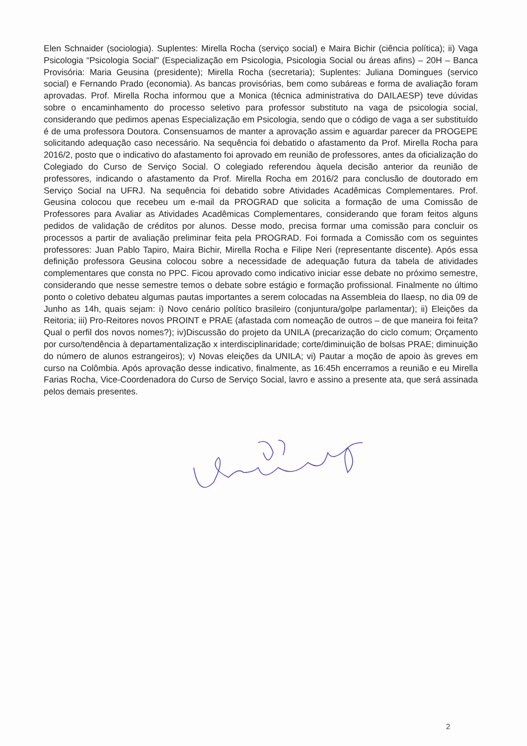Elen Schnaider (sociologia). Suplentes: Mirella Rocha (serviço social) e Maira Bichir (ciência política); ii) Vaga Psicologia “Psicologia Social" (Especialização em Psicologia, Psicologia Social ou áreas afins) – 20H – Banca Provisória: Maria Geusina (presidente); Mirella Rocha (secretaria); Suplentes: Juliana Domingues (servico social) e Fernando Prado (economia). As bancas provisórias, bem como subáreas e forma de avaliação foram aprovadas. Prof. Mirella Rocha informou que a Monica (técnica administrativa do DAILAESP) teve dúvidas sobre o encaminhamento do processo seletivo para professor substituto na vaga de psicologia social, considerando que pedimos apenas Especialização em Psicologia, sendo que o código de vaga a ser substituído é de uma professora Doutora. Consensuamos de manter a aprovação assim e aguardar parecer da PROGEPE solicitando adequação caso necessário. Na sequência foi debatido o afastamento da Prof. Mirella Rocha para 2016/2, posto que o indicativo do afastamento foi aprovado em reunião de professores, antes da oficialização do Colegiado do Curso de Serviço Social. O colegiado referendou àquela decisão anterior da reunião de professores, indicando o afastamento da Prof. Mirella Rocha em 2016/2 para conclusão de doutorado em Serviço Social na UFRJ. Na sequência foi debatido sobre Atividades Acadêmicas Complementares. Prof. Geusina colocou que recebeu um e-mail da PROGRAD que solicita a formação de uma Comissão de Professores para Avaliar as Atividades Acadêmicas Complementares, considerando que foram feitos alguns pedidos de validação de créditos por alunos. Desse modo, precisa formar uma comissão para concluir os processos a partir de avaliação preliminar feita pela PROGRAD. Foi formada a Comissão com os seguintes professores: Juan Pablo Tapiro, Maira Bichir, Mirella Rocha e Filipe Neri (representante discente). Após essa definição professora Geusina colocou sobre a necessidade de adequação futura da tabela de atividades complementares que consta no PPC. Ficou aprovado como indicativo iniciar esse debate no próximo semestre, considerando que nesse semestre temos o debate sobre estágio e formação profissional. Finalmente no último ponto o coletivo debateu algumas pautas importantes a serem colocadas na Assembleia do Ilaesp, no dia 09 de Junho as 14h, quais sejam: i) Novo cenário político brasileiro (conjuntura/golpe parlamentar); ii) Eleições da Reitoria; iii) Pro-Reitores novos PROINT e PRAE (afastada com nomeação de outros – de que maneira foi feita? Qual o perfil dos novos nomes?); iv)Discussão do projeto da UNILA (precarização do ciclo comum; Orçamento por curso/tendência à departamentalização x interdisciplinaridade; corte/diminuição de bolsas PRAE; diminuição do número de alunos estrangeiros); v) Novas eleições da UNILA; vi) Pautar a moção de apoio às greves em curso na Colômbia. Após aprovação desse indicativo, finalmente, as 16:45h encerramos a reunião e eu Mirella Farias Rocha, Vice-Coordenadora do Curso de Serviço Social, lavro e assino a presente ata, que será assinada pelos demais presentes.
2